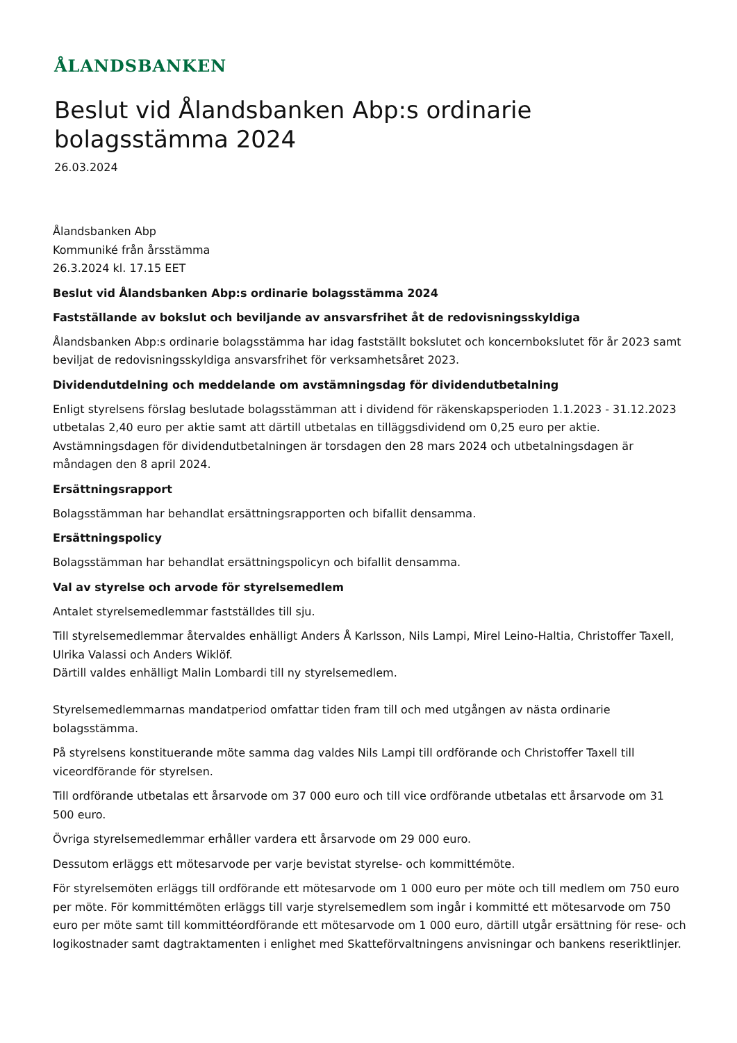ÅLANDSBANKEN
Beslut vid Ålandsbanken Abp:s ordinarie
bolagsstämma 2024
26.03.2024
Ålandsbanken Abp
Kommuniké från årsstämma
26.3.2024 kl. 17.15 EET
Beslut vid Ålandsbanken Abp:s ordinarie bolagsstämma 2024
Fastställande av bokslut och beviljande av ansvarsfrihet åt de redovisningsskyldiga
Ålandsbanken Abp:s ordinarie bolagsstämma har idag fastställt bokslutet och koncernbokslutet för år 2023 samt beviljat de redovisningsskyldiga ansvarsfrihet för verksamhetsåret 2023.
Dividendutdelning och meddelande om avstämningsdag för dividendutbetalning
Enligt styrelsens förslag beslutade bolagsstämman att i dividend för räkenskapsperioden 1.1.2023 - 31.12.2023 utbetalas 2,40 euro per aktie samt att därtill utbetalas en tilläggsdividend om 0,25 euro per aktie. Avstämningsdagen för dividendutbetalningen är torsdagen den 28 mars 2024 och utbetalningsdagen är måndagen den 8 april 2024.
Ersättningsrapport
Bolagsstämman har behandlat ersättningsrapporten och bifallit densamma.
Ersättningspolicy
Bolagsstämman har behandlat ersättningspolicyn och bifallit densamma.
Val av styrelse och arvode för styrelsemedlem
Antalet styrelsemedlemmar fastställdes till sju.
Till styrelsemedlemmar återvaldes enhälligt Anders Å Karlsson, Nils Lampi, Mirel Leino-Haltia, Christoffer Taxell, Ulrika Valassi och Anders Wiklöf.
Därtill valdes enhälligt Malin Lombardi till ny styrelsemedlem.
Styrelsemedlemmarnas mandatperiod omfattar tiden fram till och med utgången av nästa ordinarie bolagsstämma.
På styrelsens konstituerande möte samma dag valdes Nils Lampi till ordförande och Christoffer Taxell till viceordförande för styrelsen.
Till ordförande utbetalas ett årsarvode om 37 000 euro och till vice ordförande utbetalas ett årsarvode om 31 500 euro.
Övriga styrelsemedlemmar erhåller vardera ett årsarvode om 29 000 euro.
Dessutom erläggs ett mötesarvode per varje bevistat styrelse- och kommittémöte.
För styrelsemöten erläggs till ordförande ett mötesarvode om 1 000 euro per möte och till medlem om 750 euro per möte. För kommittémöten erläggs till varje styrelsemedlem som ingår i kommitté ett mötesarvode om 750 euro per möte samt till kommittéordförande ett mötesarvode om 1 000 euro, därtill utgår ersättning för rese- och logikostnader samt dagtraktamenten i enlighet med Skatteförvaltningens anvisningar och bankens reseriktlinjer.